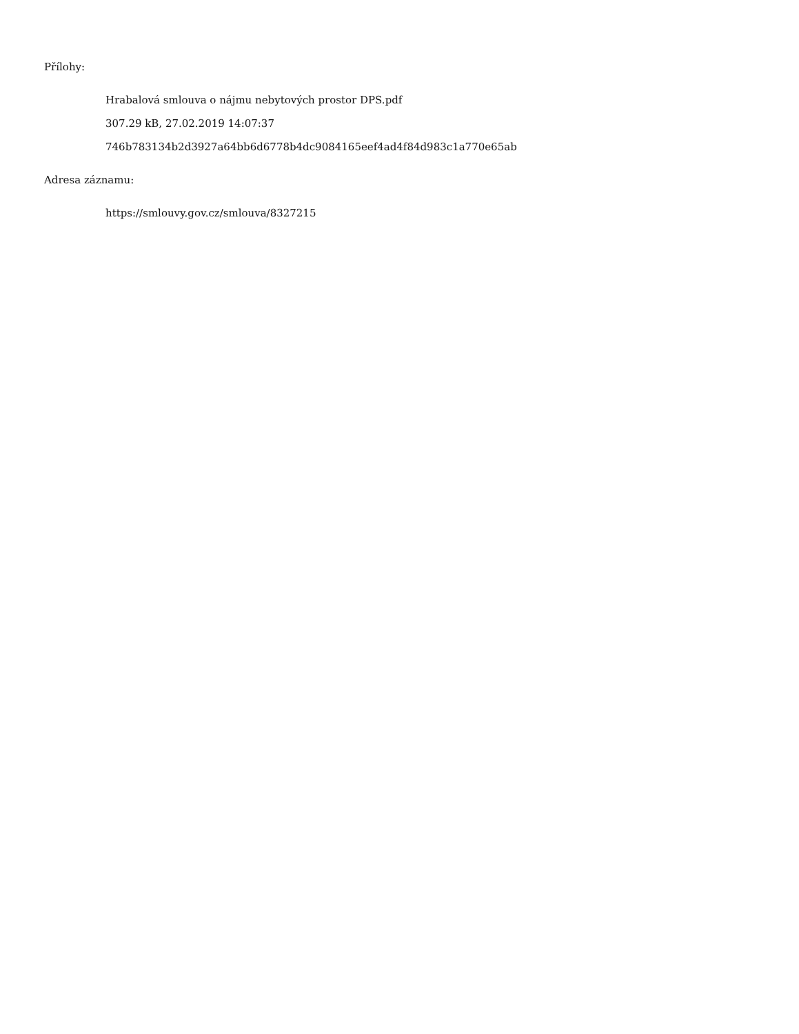Přílohy:
Hrabalová smlouva o nájmu nebytových prostor DPS.pdf
307.29 kB, 27.02.2019 14:07:37
746b783134b2d3927a64bb6d6778b4dc9084165eef4ad4f84d983c1a770e65ab
Adresa záznamu:
https://smlouvy.gov.cz/smlouva/8327215